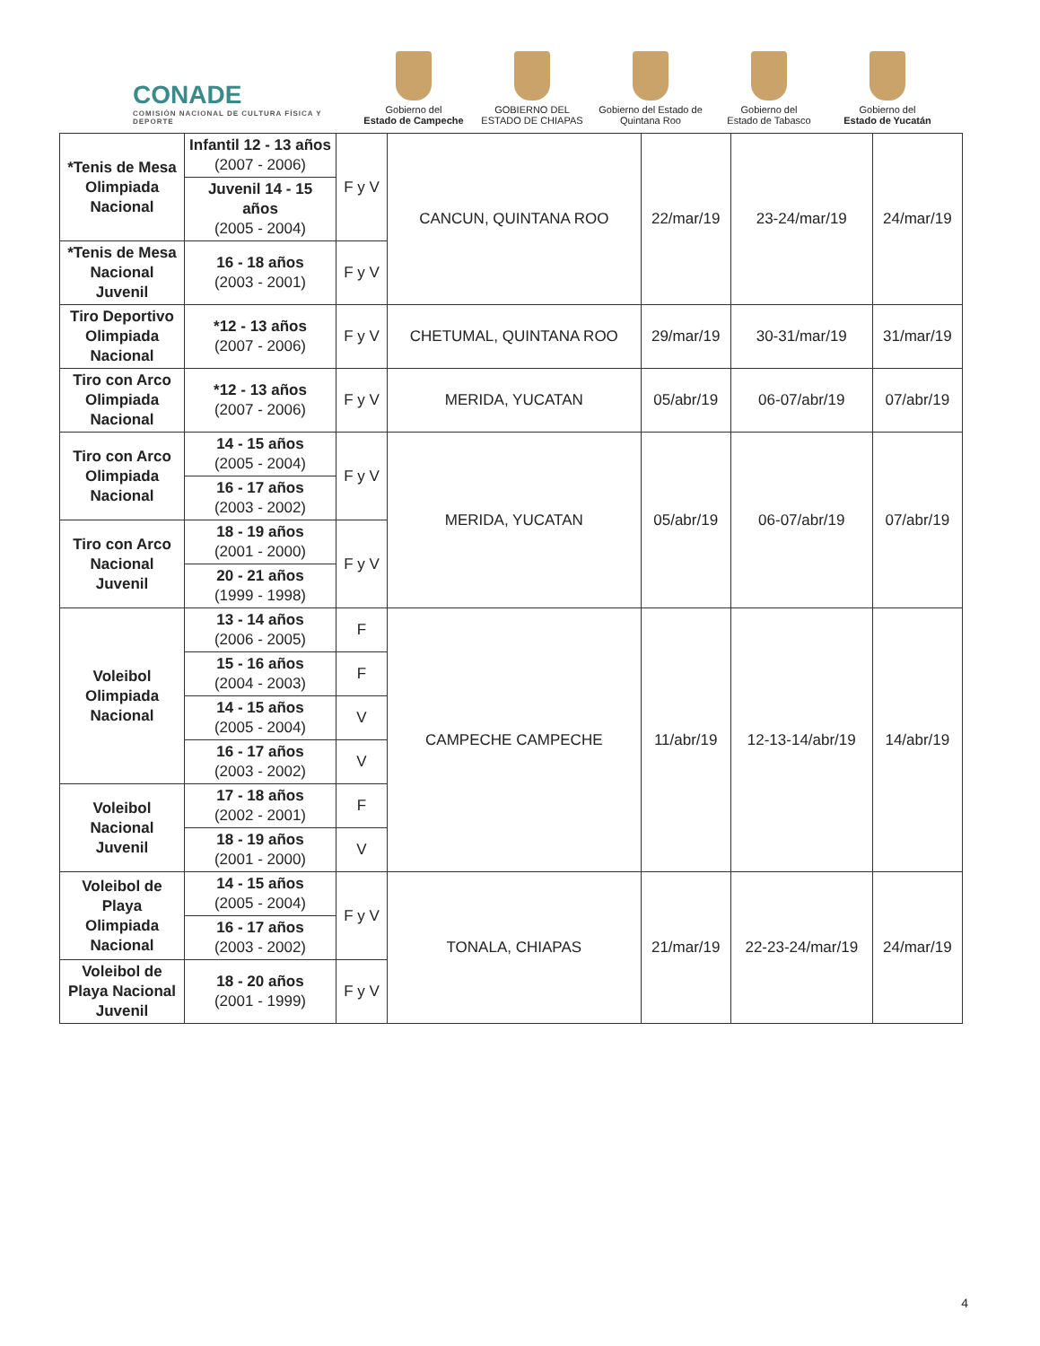CONADE
COMISIÓN NACIONAL DE CULTURA FÍSICA Y DEPORTE
Gobierno del
Estado de Campeche
GOBIERNO DEL
ESTADO DE CHIAPAS
Gobierno del Estado de
Quintana Roo
Gobierno del
Estado de Tabasco
Gobierno del
Estado de Yucatán
| *Tenis de Mesa Olimpiada Nacional | Infantil 12 - 13 años (2007 - 2006) | F y V | CANCUN, QUINTANA ROO | 22/mar/19 | 23-24/mar/19 | 24/mar/19 |
| | Juvenil 14 - 15 años (2005 - 2004) | | | | | |
| *Tenis de Mesa Nacional Juvenil | 16 - 18 años (2003 - 2001) | F y V | | | | |
| Tiro Deportivo Olimpiada Nacional | *12 - 13 años (2007 - 2006) | F y V | CHETUMAL, QUINTANA ROO | 29/mar/19 | 30-31/mar/19 | 31/mar/19 |
| Tiro con Arco Olimpiada Nacional | *12 - 13 años (2007 - 2006) | F y V | MERIDA, YUCATAN | 05/abr/19 | 06-07/abr/19 | 07/abr/19 |
| Tiro con Arco Olimpiada Nacional | 14 - 15 años (2005 - 2004) | F y V | MERIDA, YUCATAN | 05/abr/19 | 06-07/abr/19 | 07/abr/19 |
| | 16 - 17 años (2003 - 2002) | | | | | |
| Tiro con Arco Nacional Juvenil | 18 - 19 años (2001 - 2000) | F y V | | | | |
| | 20 - 21 años (1999 - 1998) | | | | | |
| Voleibol Olimpiada Nacional | 13 - 14 años (2006 - 2005) | F | CAMPECHE CAMPECHE | 11/abr/19 | 12-13-14/abr/19 | 14/abr/19 |
| | 15 - 16 años (2004 - 2003) | F | | | | |
| | 14 - 15 años (2005 - 2004) | V | | | | |
| | 16 - 17 años (2003 - 2002) | V | | | | |
| Voleibol Nacional Juvenil | 17 - 18 años (2002 - 2001) | F | | | | |
| | 18 - 19 años (2001 - 2000) | V | | | | |
| Voleibol de Playa Olimpiada Nacional | 14 - 15 años (2005 - 2004) | F y V | TONALA, CHIAPAS | 21/mar/19 | 22-23-24/mar/19 | 24/mar/19 |
| | 16 - 17 años (2003 - 2002) | | | | | |
| Voleibol de Playa Nacional Juvenil | 18 - 20 años (2001 - 1999) | F y V | | | | |
4